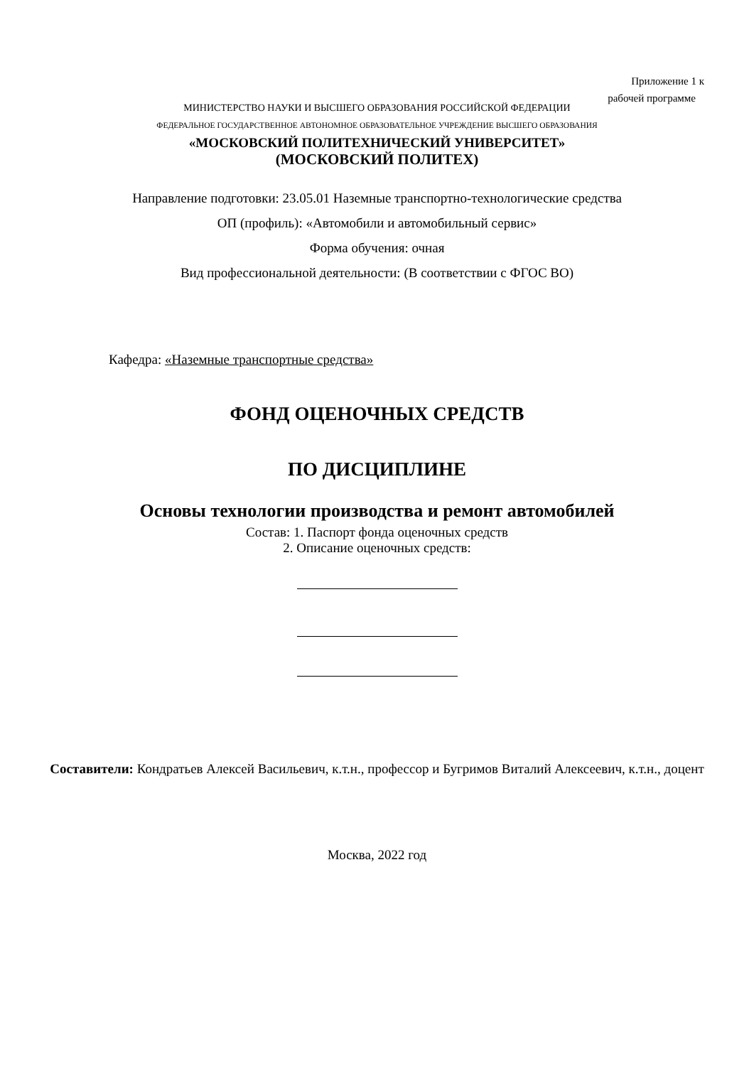Приложение 1 к
рабочей программе
МИНИСТЕРСТВО НАУКИ И ВЫСШЕГО ОБРАЗОВАНИЯ РОССИЙСКОЙ ФЕДЕРАЦИИ
ФЕДЕРАЛЬНОЕ ГОСУДАРСТВЕННОЕ АВТОНОМНОЕ ОБРАЗОВАТЕЛЬНОЕ УЧРЕЖДЕНИЕ ВЫСШЕГО ОБРАЗОВАНИЯ
«МОСКОВСКИЙ ПОЛИТЕХНИЧЕСКИЙ УНИВЕРСИТЕТ»
(МОСКОВСКИЙ ПОЛИТЕХ)
Направление подготовки: 23.05.01 Наземные транспортно-технологические средства
ОП (профиль): «Автомобили и автомобильный сервис»
Форма обучения: очная
Вид профессиональной деятельности: (В соответствии с ФГОС ВО)
Кафедра: «Наземные транспортные средства»
ФОНД ОЦЕНОЧНЫХ СРЕДСТВ
ПО ДИСЦИПЛИНЕ
Основы технологии производства и ремонт автомобилей
Состав: 1. Паспорт фонда оценочных средств
2. Описание оценочных средств:
Составители: Кондратьев Алексей Васильевич, к.т.н., профессор и Бугримов Виталий Алексеевич, к.т.н., доцент
Москва, 2022 год